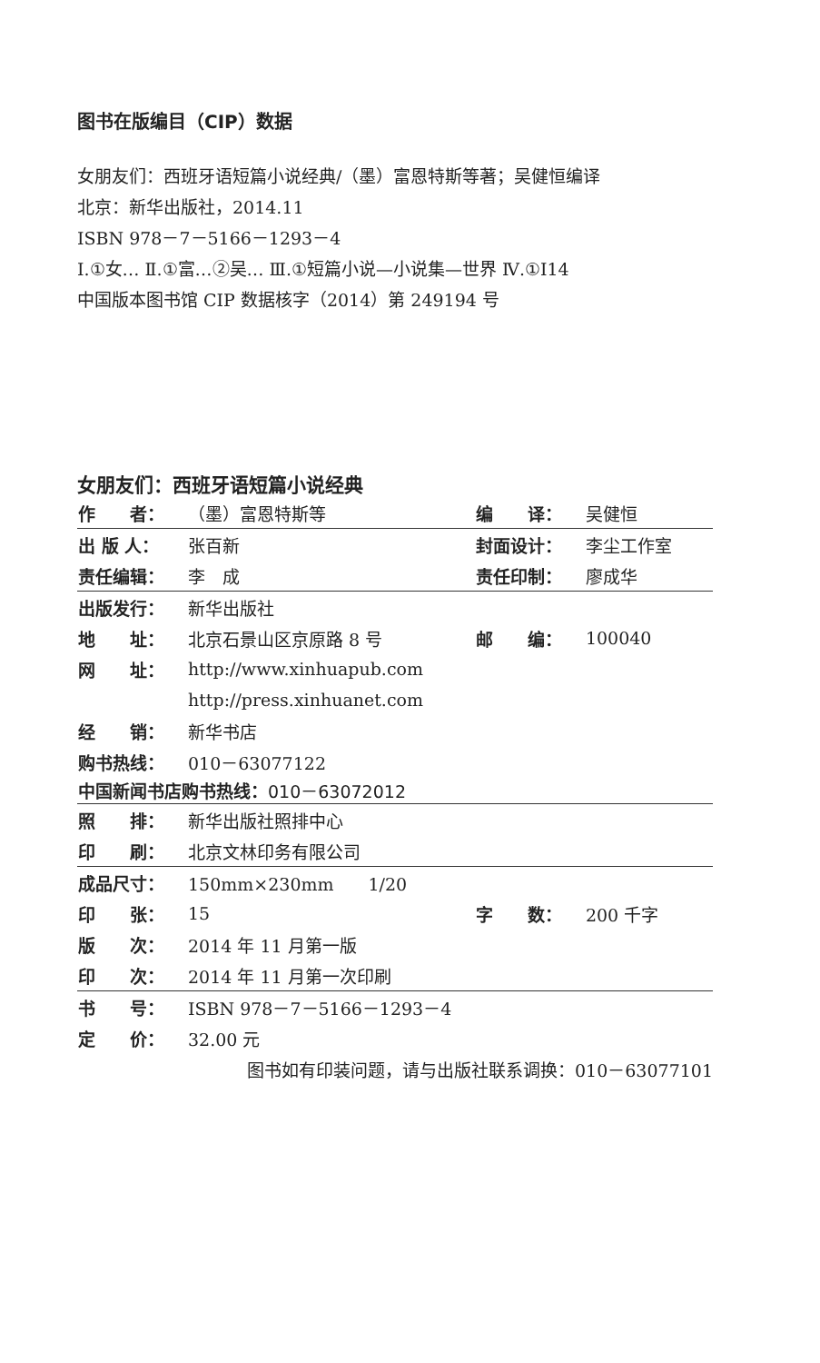图书在版编目（CIP）数据
女朋友们：西班牙语短篇小说经典/（墨）富恩特斯等著；吴健恒编译
北京：新华出版社，2014.11
ISBN 978－7－5166－1293－4
Ⅰ.①女… Ⅱ.①富…②吴… Ⅲ.①短篇小说—小说集—世界 Ⅳ.①I14
中国版本图书馆 CIP 数据核字（2014）第 249194 号
女朋友们：西班牙语短篇小说经典
| 作 者： | （墨）富恩特斯等 | 编 译： | 吴健恒 |
| 出 版 人： | 张百新 | 封面设计： | 李尘工作室 |
| 责任编辑： | 李 成 | 责任印制： | 廖成华 |
| 出版发行： | 新华出版社 | | |
| 地 址： | 北京石景山区京原路 8 号 | 邮 编： | 100040 |
| 网 址： | http://www.xinhuapub.com | | |
| | http://press.xinhuanet.com | | |
| 经 销： | 新华书店 | | |
| 购书热线： | 010－63077122 | | |
| 中国新闻书店购书热线： 010－63072012 | | | |
| 照 排： | 新华出版社照排中心 | | |
| 印 刷： | 北京文林印务有限公司 | | |
| 成品尺寸： | 150mm×230mm 1/20 | | |
| 印 张： | 15 | 字 数： | 200 千字 |
| 版 次： | 2014 年 11 月第一版 | | |
| 印 次： | 2014 年 11 月第一次印刷 | | |
| 书 号： | ISBN 978－7－5166－1293－4 | | |
| 定 价： | 32.00 元 | | |
| 图书如有印装问题，请与出版社联系调换：010－63077101 | | | |